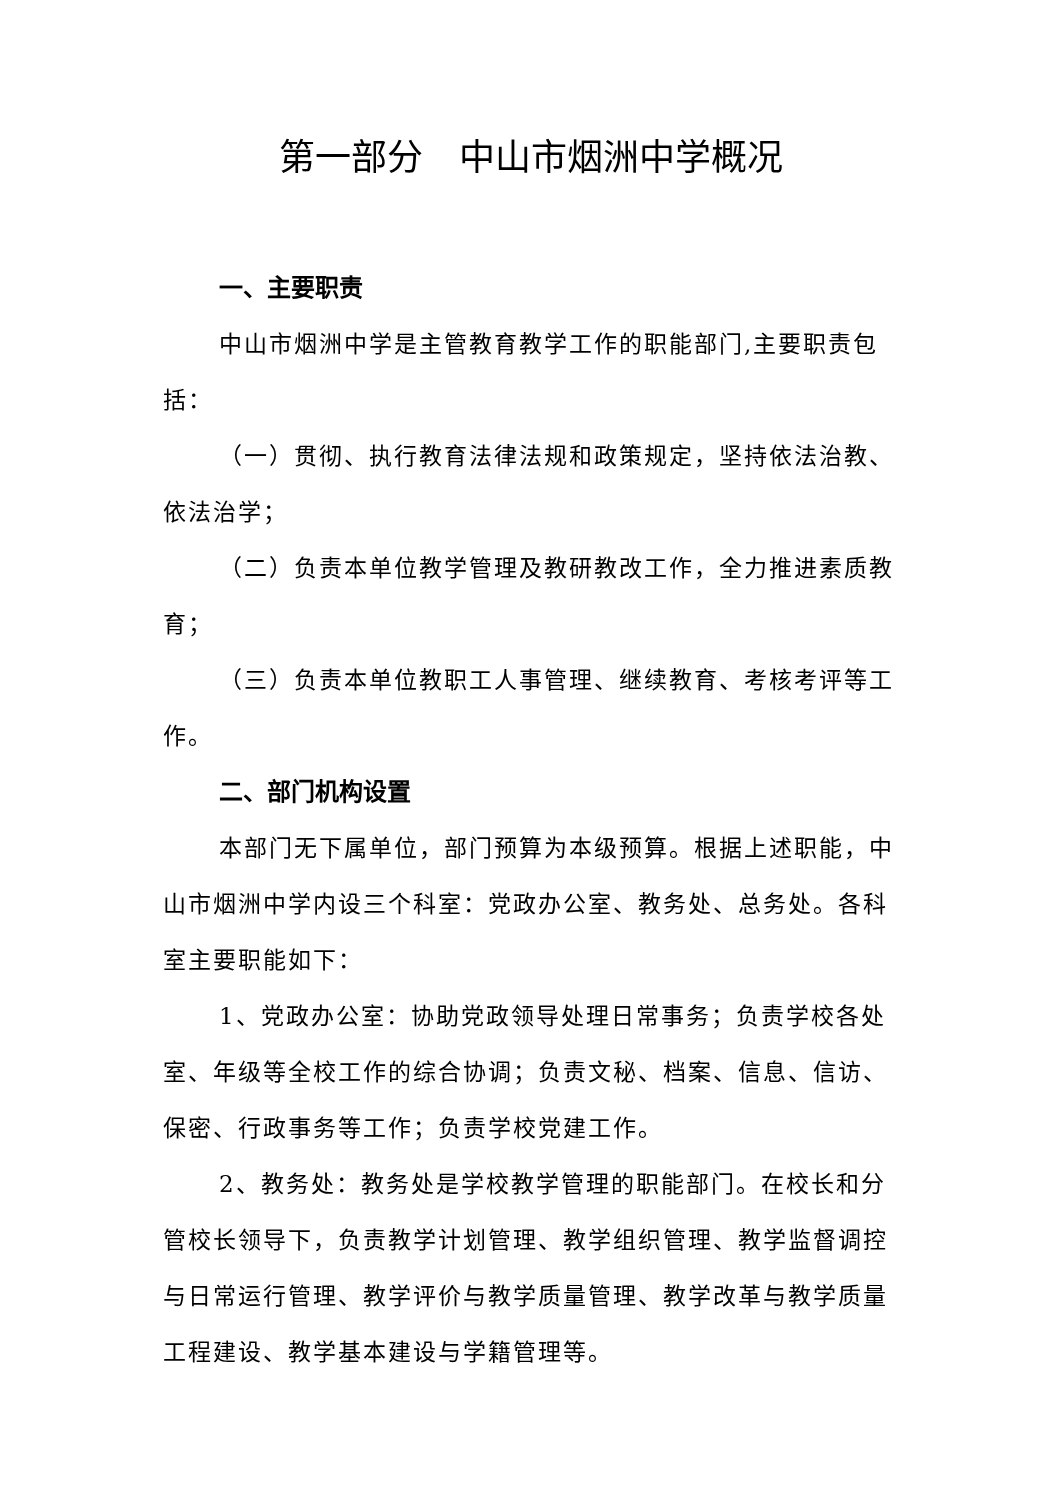第一部分　中山市烟洲中学概况
一、主要职责
中山市烟洲中学是主管教育教学工作的职能部门,主要职责包括：
（一）贯彻、执行教育法律法规和政策规定，坚持依法治教、依法治学；
（二）负责本单位教学管理及教研教改工作，全力推进素质教育；
（三）负责本单位教职工人事管理、继续教育、考核考评等工作。
二、部门机构设置
本部门无下属单位，部门预算为本级预算。根据上述职能，中山市烟洲中学内设三个科室：党政办公室、教务处、总务处。各科室主要职能如下：
1、党政办公室：协助党政领导处理日常事务；负责学校各处室、年级等全校工作的综合协调；负责文秘、档案、信息、信访、保密、行政事务等工作；负责学校党建工作。
2、教务处：教务处是学校教学管理的职能部门。在校长和分管校长领导下，负责教学计划管理、教学组织管理、教学监督调控与日常运行管理、教学评价与教学质量管理、教学改革与教学质量工程建设、教学基本建设与学籍管理等。